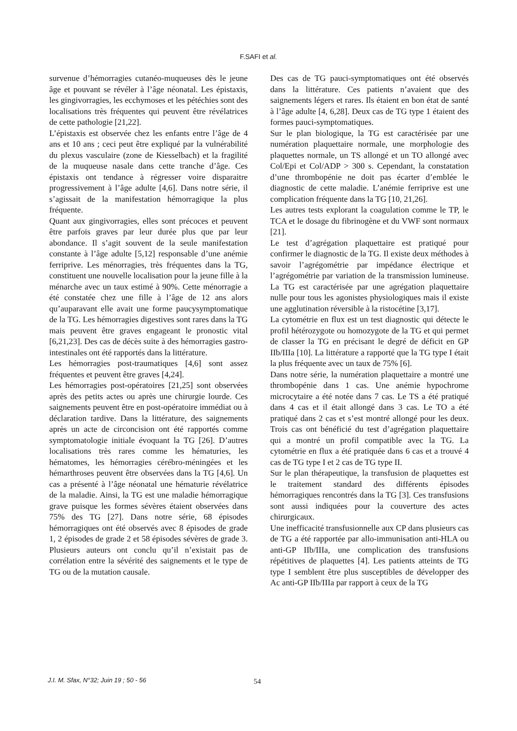F.SAFI et al.
survenue d’hémorragies cutanéo-muqueuses dès le jeune âge et pouvant se révéler à l’âge néonatal. Les épistaxis, les gingivorragies, les ecchymoses et les pétéchies sont des localisations très fréquentes qui peuvent être révélatrices de cette pathologie [21,22].
L’épistaxis est observée chez les enfants entre l’âge de 4 ans et 10 ans ; ceci peut être expliqué par la vulnérabilité du plexus vasculaire (zone de Kiesselbach) et la fragilité de la muqueuse nasale dans cette tranche d’âge. Ces épistaxis ont tendance à régresser voire disparaitre progressivement à l’âge adulte [4,6]. Dans notre série, il s’agissait de la manifestation hémorragique la plus fréquente.
Quant aux gingivorragies, elles sont précoces et peuvent être parfois graves par leur durée plus que par leur abondance. Il s’agit souvent de la seule manifestation constante à l’âge adulte [5,12] responsable d’une anémie ferriprive. Les ménorragies, très fréquentes dans la TG, constituent une nouvelle localisation pour la jeune fille à la ménarche avec un taux estimé à 90%. Cette ménorragie a été constatée chez une fille à l’âge de 12 ans alors qu’auparavant elle avait une forme paucysymptomatique de la TG. Les hémorragies digestives sont rares dans la TG mais peuvent être graves engageant le pronostic vital [6,21,23]. Des cas de décès suite à des hémorragies gastro-intestinales ont été rapportés dans la littérature.
Les hémorragies post-traumatiques [4,6] sont assez fréquentes et peuvent être graves [4,24].
Les hémorragies post-opératoires [21,25] sont observées après des petits actes ou après une chirurgie lourde. Ces saignements peuvent être en post-opératoire immédiat ou à déclaration tardive. Dans la littérature, des saignements après un acte de circoncision ont été rapportés comme symptomatologie initiale évoquant la TG [26]. D’autres localisations très rares comme les hématuries, les hématomes, les hémorragies cérébro-méningées et les hémarthroses peuvent être observées dans la TG [4,6]. Un cas a présenté à l’âge néonatal une hématurie révélatrice de la maladie. Ainsi, la TG est une maladie hémorragique grave puisque les formes sévères étaient observées dans 75% des TG [27]. Dans notre série, 68 épisodes hémorragiques ont été observés avec 8 épisodes de grade 1, 2 épisodes de grade 2 et 58 épisodes sévères de grade 3. Plusieurs auteurs ont conclu qu’il n’existait pas de corrélation entre la sévérité des saignements et le type de TG ou de la mutation causale.
Des cas de TG pauci-symptomatiques ont été observés dans la littérature. Ces patients n’avaient que des saignements légers et rares. Ils étaient en bon état de santé à l’âge adulte [4, 6,28]. Deux cas de TG type 1 étaient des formes pauci-symptomatiques.
Sur le plan biologique, la TG est caractérisée par une numération plaquettaire normale, une morphologie des plaquettes normale, un TS allongé et un TO allongé avec Col/Epi et Col/ADP > 300 s. Cependant, la constatation d’une thrombopénie ne doit pas écarter d’emblée le diagnostic de cette maladie. L’anémie ferriprive est une complication fréquente dans la TG [10, 21,26].
Les autres tests explorant la coagulation comme le TP, le TCA et le dosage du fibrinogène et du VWF sont normaux [21].
Le test d’agrégation plaquettaire est pratiqué pour confirmer le diagnostic de la TG. Il existe deux méthodes à savoir l’agrégométrie par impédance électrique et l’agrégométrie par variation de la transmission lumineuse. La TG est caractérisée par une agrégation plaquettaire nulle pour tous les agonistes physiologiques mais il existe une agglutination réversible à la ristocétine [3,17].
La cytométrie en flux est un test diagnostic qui détecte le profil hétérozygote ou homozygote de la TG et qui permet de classer la TG en précisant le degré de déficit en GP IIb/IIIa [10]. La littérature a rapporté que la TG type I était la plus fréquente avec un taux de 75% [6].
Dans notre série, la numération plaquettaire a montré une thrombopénie dans 1 cas. Une anémie hypochrome microcytaire a été notée dans 7 cas. Le TS a été pratiqué dans 4 cas et il était allongé dans 3 cas. Le TO a été pratiqué dans 2 cas et s’est montré allongé pour les deux. Trois cas ont bénéficié du test d’agrégation plaquettaire qui a montré un profil compatible avec la TG. La cytométrie en flux a été pratiquée dans 6 cas et a trouvé 4 cas de TG type I et 2 cas de TG type II.
Sur le plan thérapeutique, la transfusion de plaquettes est le traitement standard des différents épisodes hémorragiques rencontrés dans la TG [3]. Ces transfusions sont aussi indiquées pour la couverture des actes chirurgicaux.
Une inefficacité transfusionnelle aux CP dans plusieurs cas de TG a été rapportée par allo-immunisation anti-HLA ou anti-GP IIb/IIIa, une complication des transfusions répétitives de plaquettes [4]. Les patients atteints de TG type I semblent être plus susceptibles de développer des Ac anti-GP IIb/IIIa par rapport à ceux de la TG
J.I. M. Sfax, N°32; Juin 19 ; 50 - 56
54